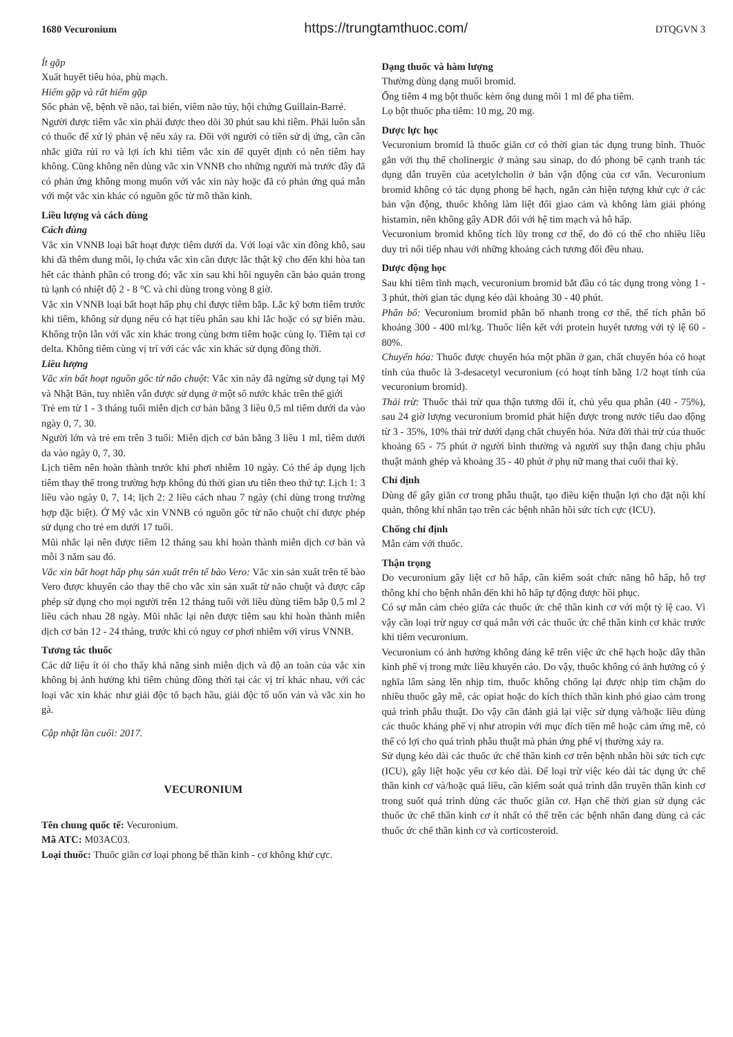1680 Vecuronium https://trungtamthuoc.com/ DTQGVN 3
Ít gặp
Xuất huyết tiêu hóa, phù mạch.
Hiếm gặp và rất hiếm gặp
Sốc phản vệ, bệnh về não, tai biến, viêm não tủy, hội chứng Guillain-Barré.
Người được tiêm vắc xin phải được theo dõi 30 phút sau khi tiêm. Phải luôn sẵn có thuốc để xử lý phản vệ nếu xảy ra. Đối với người có tiền sử dị ứng, cần cân nhắc giữa rủi ro và lợi ích khi tiêm vắc xin để quyết định có nên tiêm hay không. Cũng không nên dùng vắc xin VNNB cho những người mà trước đây đã có phản ứng không mong muốn với vắc xin này hoặc đã có phản ứng quá mẫn với một vắc xin khác có nguồn gốc từ mô thần kinh.
Liều lượng và cách dùng
Cách dùng
Vắc xin VNNB loại bất hoạt được tiêm dưới da. Với loại vắc xin đông khô, sau khi đã thêm dung môi, lọ chứa vắc xin cần được lắc thật kỹ cho đến khi hòa tan hết các thành phần có trong đó; vắc xin sau khi hồi nguyên cần bảo quản trong tủ lạnh có nhiệt độ 2 - 8 °C và chỉ dùng trong vòng 8 giờ.
Vắc xin VNNB loại bất hoạt hấp phụ chỉ được tiêm bắp. Lắc kỹ bơm tiêm trước khi tiêm, không sử dụng nếu có hạt tiểu phân sau khi lắc hoặc có sự biến màu. Không trộn lẫn với vắc xin khác trong cùng bơm tiêm hoặc cùng lọ. Tiêm tại cơ delta. Không tiêm cùng vị trí với các vắc xin khác sử dụng đồng thời.
Liều lượng
Vắc xin bất hoạt nguồn gốc từ não chuột: Vắc xin này đã ngừng sử dụng tại Mỹ và Nhật Bản, tuy nhiên vẫn được sử dụng ở một số nước khác trên thế giới
Trẻ em từ 1 - 3 tháng tuổi miễn dịch cơ bản bằng 3 liều 0,5 ml tiêm dưới da vào ngày 0, 7, 30.
Người lớn và trẻ em trên 3 tuổi: Miễn dịch cơ bản bằng 3 liều 1 ml, tiêm dưới da vào ngày 0, 7, 30.
Lịch tiêm nên hoàn thành trước khi phơi nhiễm 10 ngày. Có thể áp dụng lịch tiêm thay thế trong trường hợp không đủ thời gian ưu tiên theo thứ tự: Lịch 1: 3 liều vào ngày 0, 7, 14; lịch 2: 2 liều cách nhau 7 ngày (chỉ dùng trong trường hợp đặc biệt). Ở Mỹ vắc xin VNNB có nguồn gốc từ não chuột chỉ được phép sử dụng cho trẻ em dưới 17 tuổi.
Mũi nhắc lại nên được tiêm 12 tháng sau khi hoàn thành miễn dịch cơ bản và mỗi 3 năm sau đó.
Vắc xin bất hoạt hấp phụ sản xuất trên tế bào Vero: Vắc xin sản xuất trên tế bào Vero được khuyến cáo thay thế cho vắc xin sản xuất từ não chuột và được cấp phép sử dụng cho mọi người trên 12 tháng tuổi với liều dùng tiêm bắp 0,5 ml 2 liều cách nhau 28 ngày. Mũi nhắc lại nên được tiêm sau khi hoàn thành miễn dịch cơ bản 12 - 24 tháng, trước khi có nguy cơ phơi nhiễm với virus VNNB.
Tương tác thuốc
Các dữ liệu ít ỏi cho thấy khả năng sinh miễn dịch và độ an toàn của vắc xin không bị ảnh hưởng khi tiêm chủng đồng thời tại các vị trí khác nhau, với các loại vắc xin khác như giải độc tố bạch hầu, giải độc tố uốn ván và vắc xin ho gà.
Cập nhật lần cuối: 2017.
VECURONIUM
Tên chung quốc tế: Vecuronium.
Mã ATC: M03AC03.
Loại thuốc: Thuốc giãn cơ loại phong bế thần kinh - cơ không khử cực.
Dạng thuốc và hàm lượng
Thường dùng dạng muối bromid.
Ống tiêm 4 mg bột thuốc kèm ống dung môi 1 ml để pha tiêm.
Lọ bột thuốc pha tiêm: 10 mg, 20 mg.
Dược lực học
Vecuronium bromid là thuốc giãn cơ có thời gian tác dụng trung bình. Thuốc gắn với thụ thể cholinergic ở màng sau sinap, do đó phong bế cạnh tranh tác dụng dẫn truyền của acetylcholin ở bản vận động của cơ vân. Vecuronium bromid không có tác dụng phong bế hạch, ngăn cản hiện tượng khử cực ở các bản vận động, thuốc không làm liệt đối giao cảm và không làm giải phóng histamin, nên không gây ADR đối với hệ tim mạch và hô hấp.
Vecuronium bromid không tích lũy trong cơ thể, do đó có thể cho nhiều liều duy trì nối tiếp nhau với những khoảng cách tương đối đều nhau.
Dược động học
Sau khi tiêm tĩnh mạch, vecuronium bromid bắt đầu có tác dụng trong vòng 1 - 3 phút, thời gian tác dụng kéo dài khoảng 30 - 40 phút.
Phân bố: Vecuronium bromid phân bố nhanh trong cơ thể, thể tích phân bố khoảng 300 - 400 ml/kg. Thuốc liên kết với protein huyết tương với tỷ lệ 60 - 80%.
Chuyển hóa: Thuốc được chuyển hóa một phần ở gan, chất chuyển hóa có hoạt tính của thuốc là 3-desacetyl vecuronium (có hoạt tính bằng 1/2 hoạt tính của vecuronium bromid).
Thải trừ: Thuốc thải trừ qua thận tương đối ít, chủ yếu qua phân (40 - 75%), sau 24 giờ lượng vecuronium bromid phát hiện được trong nước tiểu dao động từ 3 - 35%, 10% thải trừ dưới dạng chất chuyển hóa. Nửa đời thải trừ của thuốc khoảng 65 - 75 phút ở người bình thường và người suy thận đang chịu phẫu thuật mảnh ghép và khoảng 35 - 40 phút ở phụ nữ mang thai cuối thai kỳ.
Chỉ định
Dùng để gây giãn cơ trong phẫu thuật, tạo điều kiện thuận lợi cho đặt nội khí quản, thông khí nhân tạo trên các bệnh nhân hồi sức tích cực (ICU).
Chống chỉ định
Mẫn cảm với thuốc.
Thận trọng
Do vecuronium gây liệt cơ hô hấp, cần kiểm soát chức năng hô hấp, hỗ trợ thông khí cho bệnh nhân đến khi hô hấp tự động được hồi phục.
Có sự mẫn cảm chéo giữa các thuốc ức chế thần kinh cơ với một tỷ lệ cao. Vì vậy cần loại trừ nguy cơ quá mẫn với các thuốc ức chế thần kinh cơ khác trước khi tiêm vecuronium.
Vecuronium có ảnh hưởng không đáng kể trên việc ức chế hạch hoặc dây thần kinh phế vị trong mức liều khuyến cáo. Do vậy, thuốc không có ảnh hưởng có ý nghĩa lâm sàng lên nhịp tim, thuốc không chống lại được nhịp tim chậm do nhiều thuốc gây mê, các opiat hoặc do kích thích thần kinh phó giao cảm trong quá trình phẫu thuật. Do vậy cần đánh giá lại việc sử dụng và/hoặc liều dùng các thuốc kháng phế vị như atropin với mục đích tiền mê hoặc cảm ứng mê, có thể có lợi cho quá trình phẫu thuật mà phản ứng phế vị thường xảy ra.
Sử dụng kéo dài các thuốc ức chế thần kinh cơ trên bệnh nhân hồi sức tích cực (ICU), gây liệt hoặc yếu cơ kéo dài. Để loại trừ việc kéo dài tác dụng ức chế thần kinh cơ và/hoặc quá liều, cần kiểm soát quá trình dẫn truyền thần kinh cơ trong suốt quá trình dùng các thuốc giãn cơ. Hạn chế thời gian sử dụng các thuốc ức chế thần kinh cơ ít nhất có thể trên các bệnh nhân đang dùng cả các thuốc ức chế thần kinh cơ và corticosteroid.